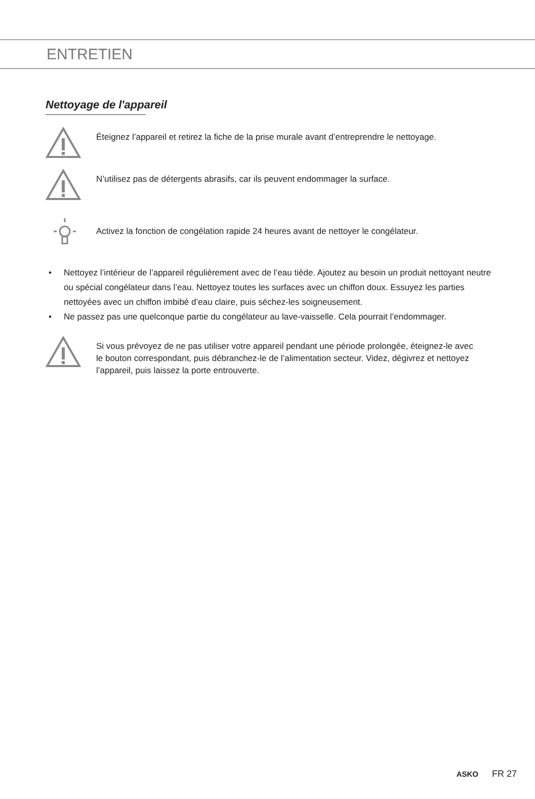ENTRETIEN
Nettoyage de l'appareil
Éteignez l’appareil et retirez la fiche de la prise murale avant d’entreprendre le nettoyage.
N’utilisez pas de détergents abrasifs, car ils peuvent endommager la surface.
Activez la fonction de congélation rapide 24 heures avant de nettoyer le congélateur.
• Nettoyez l’intérieur de l’appareil régulièrement avec de l’eau tiède. Ajoutez au besoin un produit nettoyant neutre ou spécial congélateur dans l’eau. Nettoyez toutes les surfaces avec un chiffon doux. Essuyez les parties nettoyées avec un chiffon imbibé d’eau claire, puis séchez-les soigneusement.
• Ne passez pas une quelconque partie du congélateur au lave-vaisselle. Cela pourrait l’endommager.
Si vous prévoyez de ne pas utiliser votre appareil pendant une période prolongée, éteignez-le avec le bouton correspondant, puis débranchez-le de l’alimentation secteur. Videz, dégivrez et nettoyez l’appareil, puis laissez la porte entrouverte.
ASKO FR 27